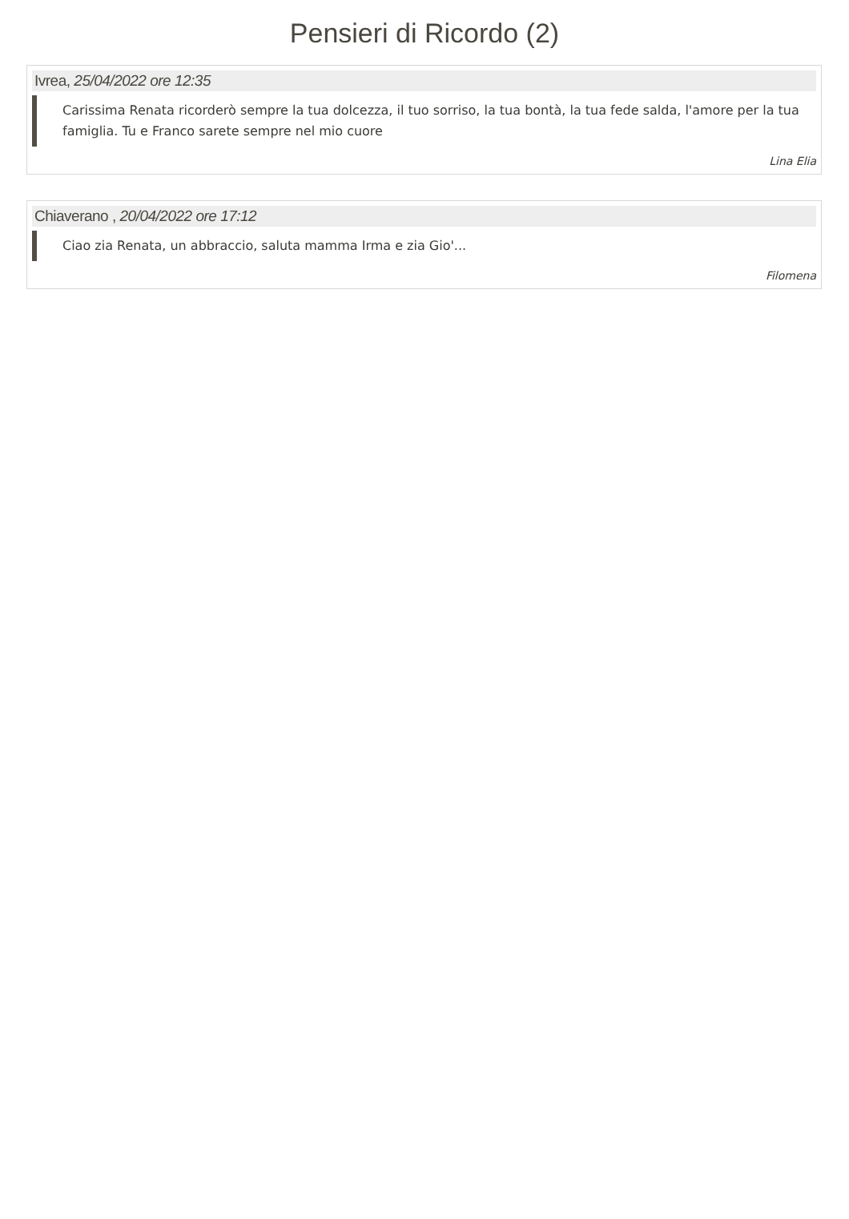Pensieri di Ricordo (2)
Ivrea, 25/04/2022 ore 12:35
Carissima Renata ricorderò sempre la tua dolcezza, il tuo sorriso, la tua bontà, la tua fede salda, l'amore per la tua famiglia. Tu e Franco sarete sempre nel mio cuore
Lina Elia
Chiaverano , 20/04/2022 ore 17:12
Ciao zia Renata, un abbraccio, saluta mamma Irma e zia Gio'...
Filomena